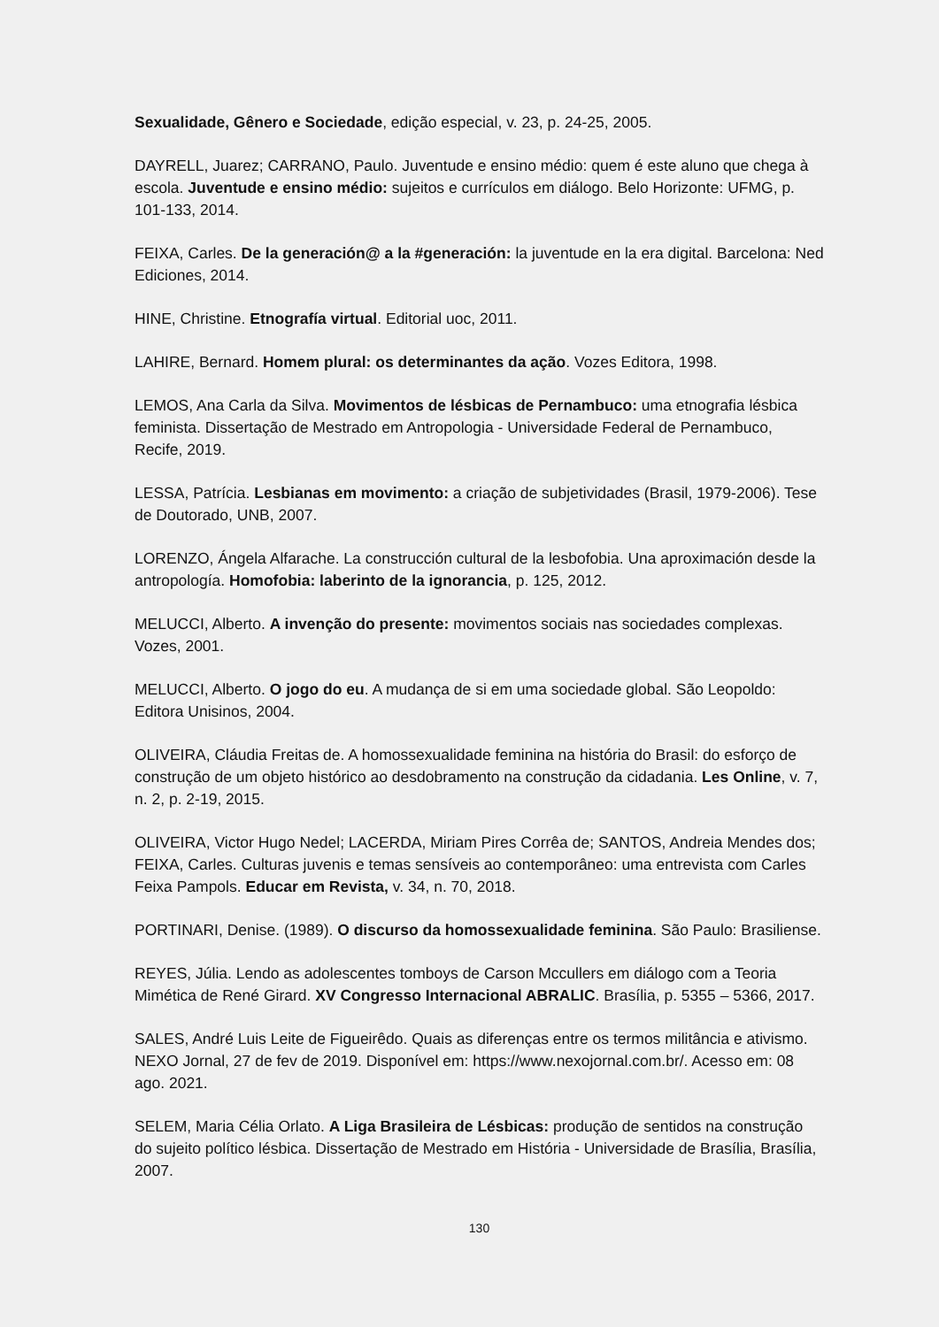Sexualidade, Gênero e Sociedade, edição especial, v. 23, p. 24-25, 2005.
DAYRELL, Juarez; CARRANO, Paulo. Juventude e ensino médio: quem é este aluno que chega à escola. Juventude e ensino médio: sujeitos e currículos em diálogo. Belo Horizonte: UFMG, p. 101-133, 2014.
FEIXA, Carles. De la generación@ a la #generación: la juventude en la era digital. Barcelona: Ned Ediciones, 2014.
HINE, Christine. Etnografía virtual. Editorial uoc, 2011.
LAHIRE, Bernard. Homem plural: os determinantes da ação. Vozes Editora, 1998.
LEMOS, Ana Carla da Silva. Movimentos de lésbicas de Pernambuco: uma etnografia lésbica feminista. Dissertação de Mestrado em Antropologia - Universidade Federal de Pernambuco, Recife, 2019.
LESSA, Patrícia. Lesbianas em movimento: a criação de subjetividades (Brasil, 1979-2006). Tese de Doutorado, UNB, 2007.
LORENZO, Ángela Alfarache. La construcción cultural de la lesbofobia. Una aproximación desde la antropología. Homofobia: laberinto de la ignorancia, p. 125, 2012.
MELUCCI, Alberto. A invenção do presente: movimentos sociais nas sociedades complexas. Vozes, 2001.
MELUCCI, Alberto. O jogo do eu. A mudança de si em uma sociedade global. São Leopoldo: Editora Unisinos, 2004.
OLIVEIRA, Cláudia Freitas de. A homossexualidade feminina na história do Brasil: do esforço de construção de um objeto histórico ao desdobramento na construção da cidadania. Les Online, v. 7, n. 2, p. 2-19, 2015.
OLIVEIRA, Victor Hugo Nedel; LACERDA, Miriam Pires Corrêa de; SANTOS, Andreia Mendes dos; FEIXA, Carles. Culturas juvenis e temas sensíveis ao contemporâneo: uma entrevista com Carles Feixa Pampols. Educar em Revista, v. 34, n. 70, 2018.
PORTINARI, Denise. (1989). O discurso da homossexualidade feminina. São Paulo: Brasiliense.
REYES, Júlia. Lendo as adolescentes tomboys de Carson Mccullers em diálogo com a Teoria Mimética de René Girard. XV Congresso Internacional ABRALIC. Brasília, p. 5355 – 5366, 2017.
SALES, André Luis Leite de Figueirêdo. Quais as diferenças entre os termos militância e ativismo. NEXO Jornal, 27 de fev de 2019. Disponível em: https://www.nexojornal.com.br/. Acesso em: 08 ago. 2021.
SELEM, Maria Célia Orlato. A Liga Brasileira de Lésbicas: produção de sentidos na construção do sujeito político lésbica. Dissertação de Mestrado em História - Universidade de Brasília, Brasília, 2007.
130